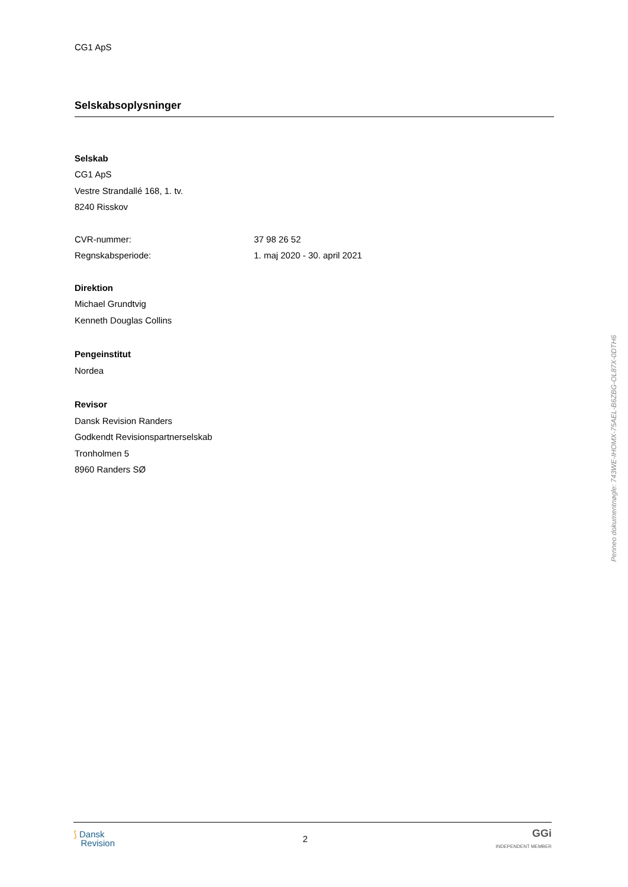CG1 ApS
Selskabsoplysninger
Selskab
CG1 ApS
Vestre Strandallé 168, 1. tv.
8240 Risskov
CVR-nummer: 37 98 26 52
Regnskabsperiode: 1. maj 2020 - 30. april 2021
Direktion
Michael Grundtvig
Kenneth Douglas Collins
Pengeinstitut
Nordea
Revisor
Dansk Revision Randers
Godkendt Revisionspartnerselskab
Tronholmen 5
8960 Randers SØ
⟆ Dansk
Revision
2
GGi
INDEPENDENT MEMBER
Penneo dokumentnøgle: 743WE-IHOMX-75AEL-B6ZBG-OL87X-0DTH6